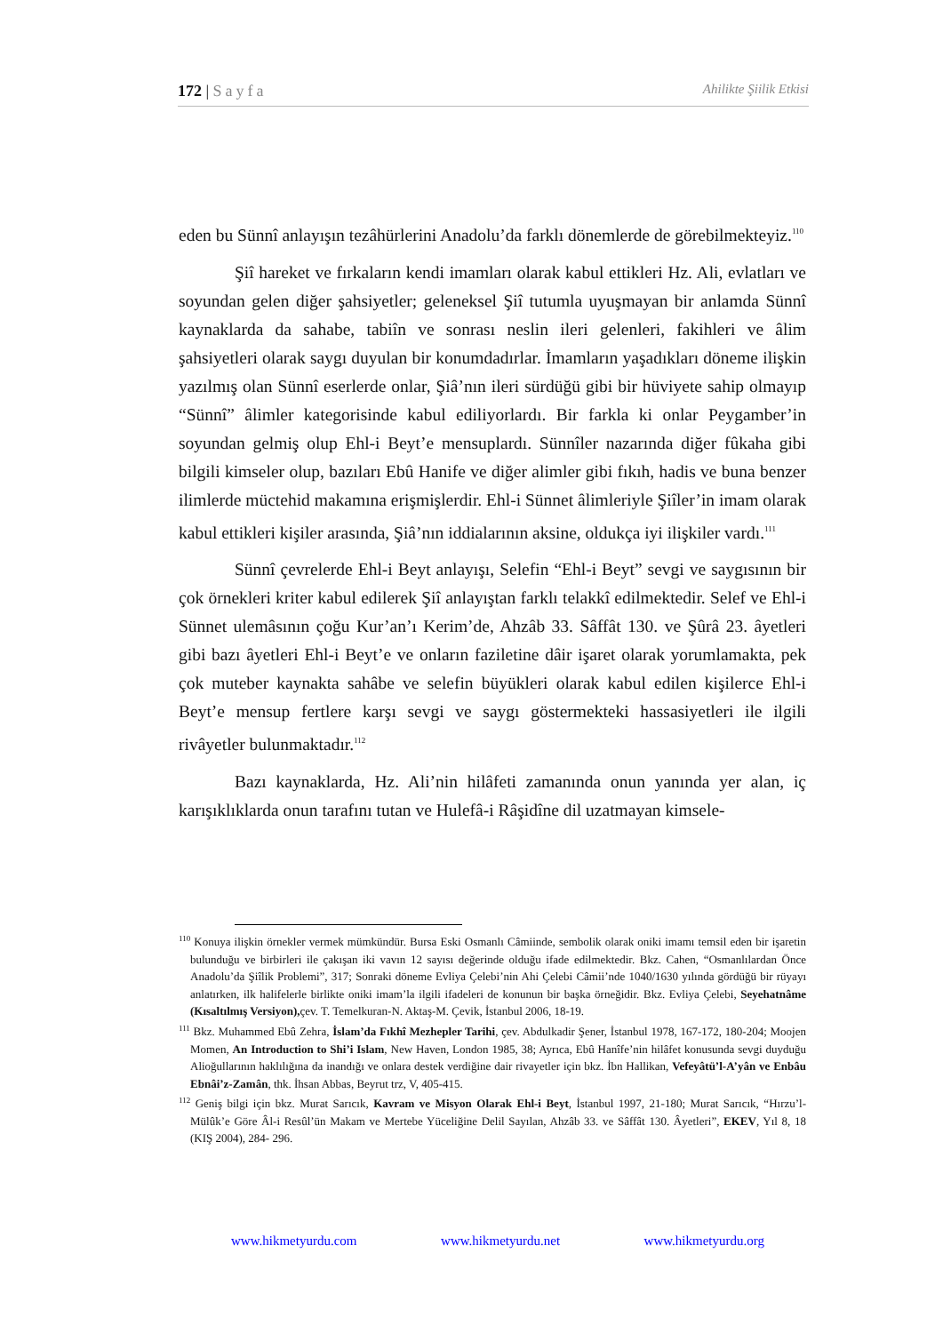172 | Sayfa Ahilikte Şiilik Etkisi
eden bu Sünnî anlayışın tezâhürlerini Anadolu’da farklı dönemlerde de görebilmekteyiz.<sup>110</sup>
Şiî hareket ve fırkaların kendi imamları olarak kabul ettikleri Hz. Ali, evlatları ve soyundan gelen diğer şahsiyetler; geleneksel Şiî tutumla uyuşmayan bir anlamda Sünnî kaynaklarda da sahabe, tabiîn ve sonrası neslin ileri gelenleri, fakihleri ve âlim şahsiyetleri olarak saygı duyulan bir konumdadırlar. İmamların yaşadıkları döneme ilişkin yazılmış olan Sünnî eserlerde onlar, Şiâ’nın ileri sürdüğü gibi bir hüviyete sahip olmayıp “Sünnî” âlimler kategorisinde kabul ediliyorlardı. Bir farkla ki onlar Peygamber’in soyundan gelmiş olup Ehl-i Beyt’e mensuplardı. Sünnîler nazarında diğer fûkaha gibi bilgili kimseler olup, bazıları Ebû Hanife ve diğer alimler gibi fıkıh, hadis ve buna benzer ilimlerde müctehid makamına erişmişlerdir. Ehl-i Sünnet âlimleriyle Şiîler’in imam olarak kabul ettikleri kişiler arasında, Şiâ’nın iddialarının aksine, oldukça iyi ilişkiler vardı.<sup>111</sup>
Sünnî çevrelerde Ehl-i Beyt anlayışı, Selefin “Ehl-i Beyt” sevgi ve saygısının bir çok örnekleri kriter kabul edilerek Şiî anlayıştan farklı telakkî edilmektedir. Selef ve Ehl-i Sünnet ulemâsının çoğu Kur’an’ı Kerim’de, Ahzâb 33. Sâffât 130. ve Şûrâ 23. âyetleri gibi bazı âyetleri Ehl-i Beyt’e ve onların faziletine dâir işaret olarak yorumlamakta, pek çok muteber kaynakta sahâbe ve selefin büyükleri olarak kabul edilen kişilerce Ehl-i Beyt’e mensup fertlere karşı sevgi ve saygı göstermekteki hassasiyetleri ile ilgili rivâyetler bulunmaktadır.<sup>112</sup>
Bazı kaynaklarda, Hz. Ali’nin hilâfeti zamanında onun yanında yer alan, iç karışıklıklarda onun tarafını tutan ve Hulefâ-i Râşidîne dil uzatmayan kimsele-
<sup>110</sup> Konuya ilişkin örnekler vermek mümkündür. Bursa Eski Osmanlı Câmiinde, sembolik olarak oniki imamı temsil eden bir işaretin bulunduğu ve birbirleri ile çakışan iki vavın 12 sayısı değerinde olduğu ifade edilmektedir. Bkz. Cahen, “Osmanlılardan Önce Anadolu’da Şiîlik Problemi”, 317; Sonraki döneme Evliya Çelebi’nin Ahi Çelebi Câmii’nde 1040/1630 yılında gördüğü bir rüyayı anlatırken, ilk halifelerle birlikte oniki imam’la ilgili ifadeleri de konunun bir başka örneğidir. Bkz. Evliya Çelebi, Seyehatnâme (Kısaltılmış Versiyon), çev. T. Temelkuran-N. Aktaş-M. Çevik, İstanbul 2006, 18-19.
<sup>111</sup> Bkz. Muhammed Ebû Zehra, İslam’da Fıkhî Mezhepler Tarihi, çev. Abdulkadir Şener, İstanbul 1978, 167-172, 180-204; Moojen Momen, An Introduction to Shi’i Islam, New Haven, London 1985, 38; Ayrıca, Ebû Hanîfe’nin hilâfet konusunda sevgi duyduğu Alioğullarının haklılığına da inandığı ve onlara destek verdiğine dair rivayetler için bkz. İbn Hallikan, Vefeyâtü’l-A’yân ve Enbâu Ebnâi’z-Zamân, thk. İhsan Abbas, Beyrut trz, V, 405-415.
<sup>112</sup> Geniş bilgi için bkz. Murat Sarıcık, Kavram ve Misyon Olarak Ehl-i Beyt, İstanbul 1997, 21-180; Murat Sarıcık, “Hırzu’l-Mülûk’e Göre Âl-i Resûl’ün Makam ve Mertebe Yüceliğine Delil Sayılan, Ahzâb 33. ve Sâffât 130. Âyetleri”, EKEV, Yıl 8, 18 (KIŞ 2004), 284- 296.
www.hikmetyurdu.com www.hikmetyurdu.net www.hikmetyurdu.org